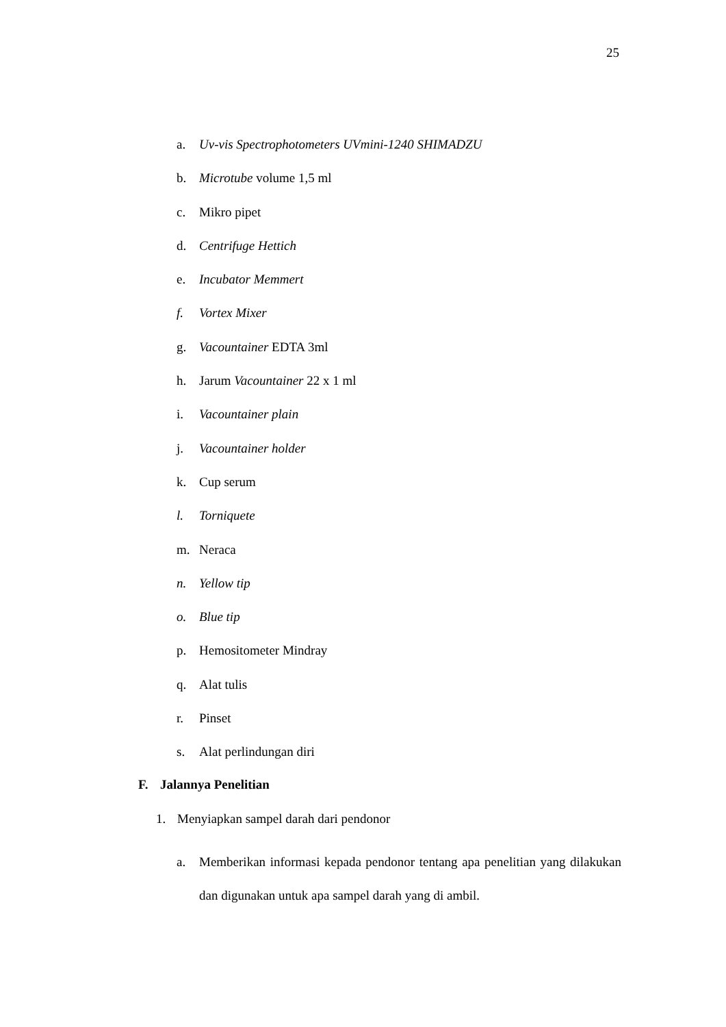25
a. Uv-vis Spectrophotometers UVmini-1240 SHIMADZU
b. Microtube volume 1,5 ml
c. Mikro pipet
d. Centrifuge Hettich
e. Incubator Memmert
f. Vortex Mixer
g. Vacountainer EDTA 3ml
h. Jarum Vacountainer 22 x 1 ml
i. Vacountainer plain
j. Vacountainer holder
k. Cup serum
l. Torniquete
m. Neraca
n. Yellow tip
o. Blue tip
p. Hemositometer Mindray
q. Alat tulis
r. Pinset
s. Alat perlindungan diri
F. Jalannya Penelitian
1. Menyiapkan sampel darah dari pendonor
a. Memberikan informasi kepada pendonor tentang apa penelitian yang dilakukan dan digunakan untuk apa sampel darah yang di ambil.